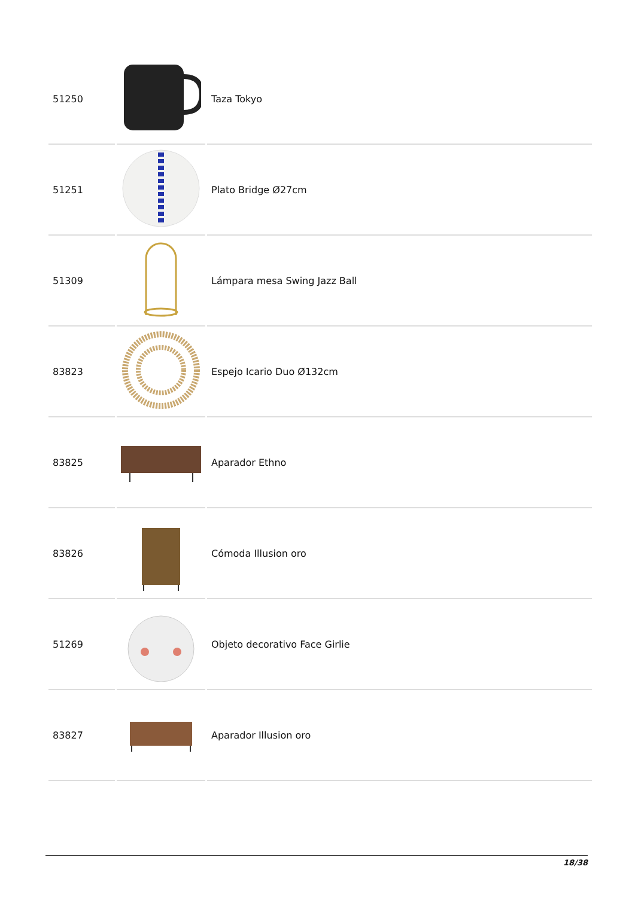| 51250 | | Taza Tokyo |
| 51251 | | Plato Bridge Ø27cm |
| 51309 | | Lámpara mesa Swing Jazz Ball |
| 83823 | | Espejo Icario Duo Ø132cm |
| 83825 | | Aparador Ethno |
| 83826 | | Cómoda Illusion oro |
| 51269 | | Objeto decorativo Face Girlie |
| 83827 | | Aparador Illusion oro |
18/38